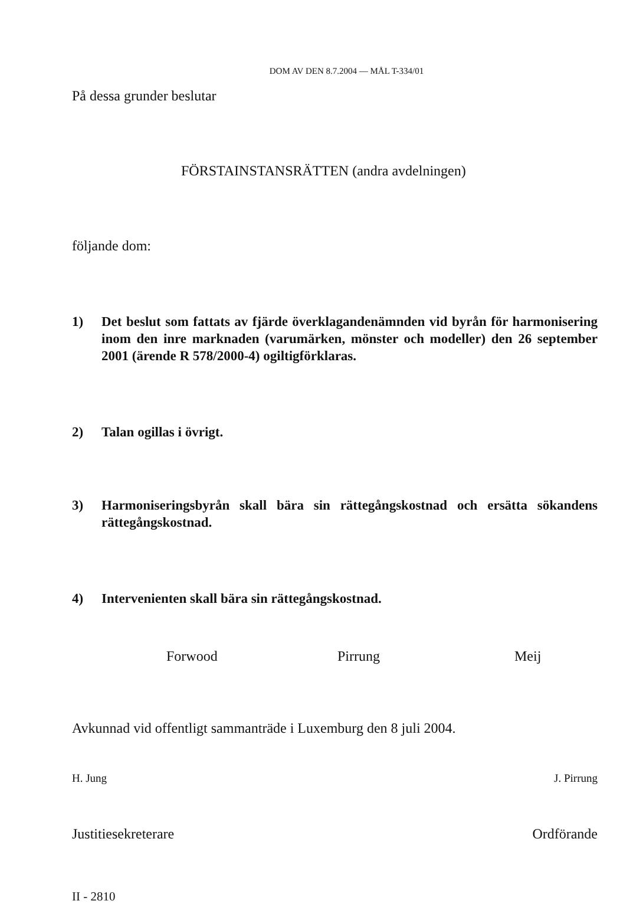DOM AV DEN 8.7.2004 — MÅL T-334/01
På dessa grunder beslutar
FÖRSTAINSTANSRÄTTEN (andra avdelningen)
följande dom:
1) Det beslut som fattats av fjärde överklagandenämnden vid byrån för harmonisering inom den inre marknaden (varumärken, mönster och modeller) den 26 september 2001 (ärende R 578/2000-4) ogiltigförklaras.
2) Talan ogillas i övrigt.
3) Harmoniseringsbyrån skall bära sin rättegångskostnad och ersätta sökandens rättegångskostnad.
4) Intervenienten skall bära sin rättegångskostnad.
Forwood Pirrung Meij
Avkunnad vid offentligt sammanträde i Luxemburg den 8 juli 2004.
H. Jung J. Pirrung
Justitiesekreterare Ordförande
II - 2810